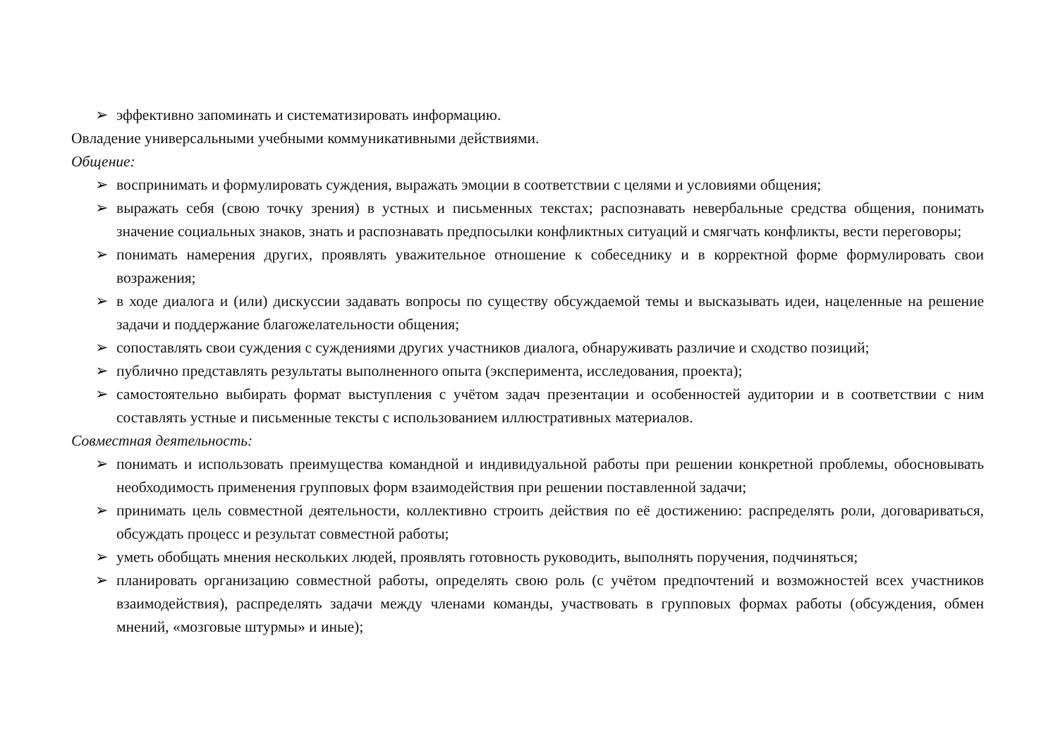➢ эффективно запоминать и систематизировать информацию.
Овладение универсальными учебными коммуникативными действиями.
Общение:
➢ воспринимать и формулировать суждения, выражать эмоции в соответствии с целями и условиями общения;
➢ выражать себя (свою точку зрения) в устных и письменных текстах; распознавать невербальные средства общения, понимать значение социальных знаков, знать и распознавать предпосылки конфликтных ситуаций и смягчать конфликты, вести переговоры;
➢ понимать намерения других, проявлять уважительное отношение к собеседнику и в корректной форме формулировать свои возражения;
➢ в ходе диалога и (или) дискуссии задавать вопросы по существу обсуждаемой темы и высказывать идеи, нацеленные на решение задачи и поддержание благожелательности общения;
➢ сопоставлять свои суждения с суждениями других участников диалога, обнаруживать различие и сходство позиций;
➢ публично представлять результаты выполненного опыта (эксперимента, исследования, проекта);
➢ самостоятельно выбирать формат выступления с учётом задач презентации и особенностей аудитории и в соответствии с ним составлять устные и письменные тексты с использованием иллюстративных материалов.
Совместная деятельность:
➢ понимать и использовать преимущества командной и индивидуальной работы при решении конкретной проблемы, обосновывать необходимость применения групповых форм взаимодействия при решении поставленной задачи;
➢ принимать цель совместной деятельности, коллективно строить действия по её достижению: распределять роли, договариваться, обсуждать процесс и результат совместной работы;
➢ уметь обобщать мнения нескольких людей, проявлять готовность руководить, выполнять поручения, подчиняться;
➢ планировать организацию совместной работы, определять свою роль (с учётом предпочтений и возможностей всех участников взаимодействия), распределять задачи между членами команды, участвовать в групповых формах работы (обсуждения, обмен мнений, «мозговые штурмы» и иные);